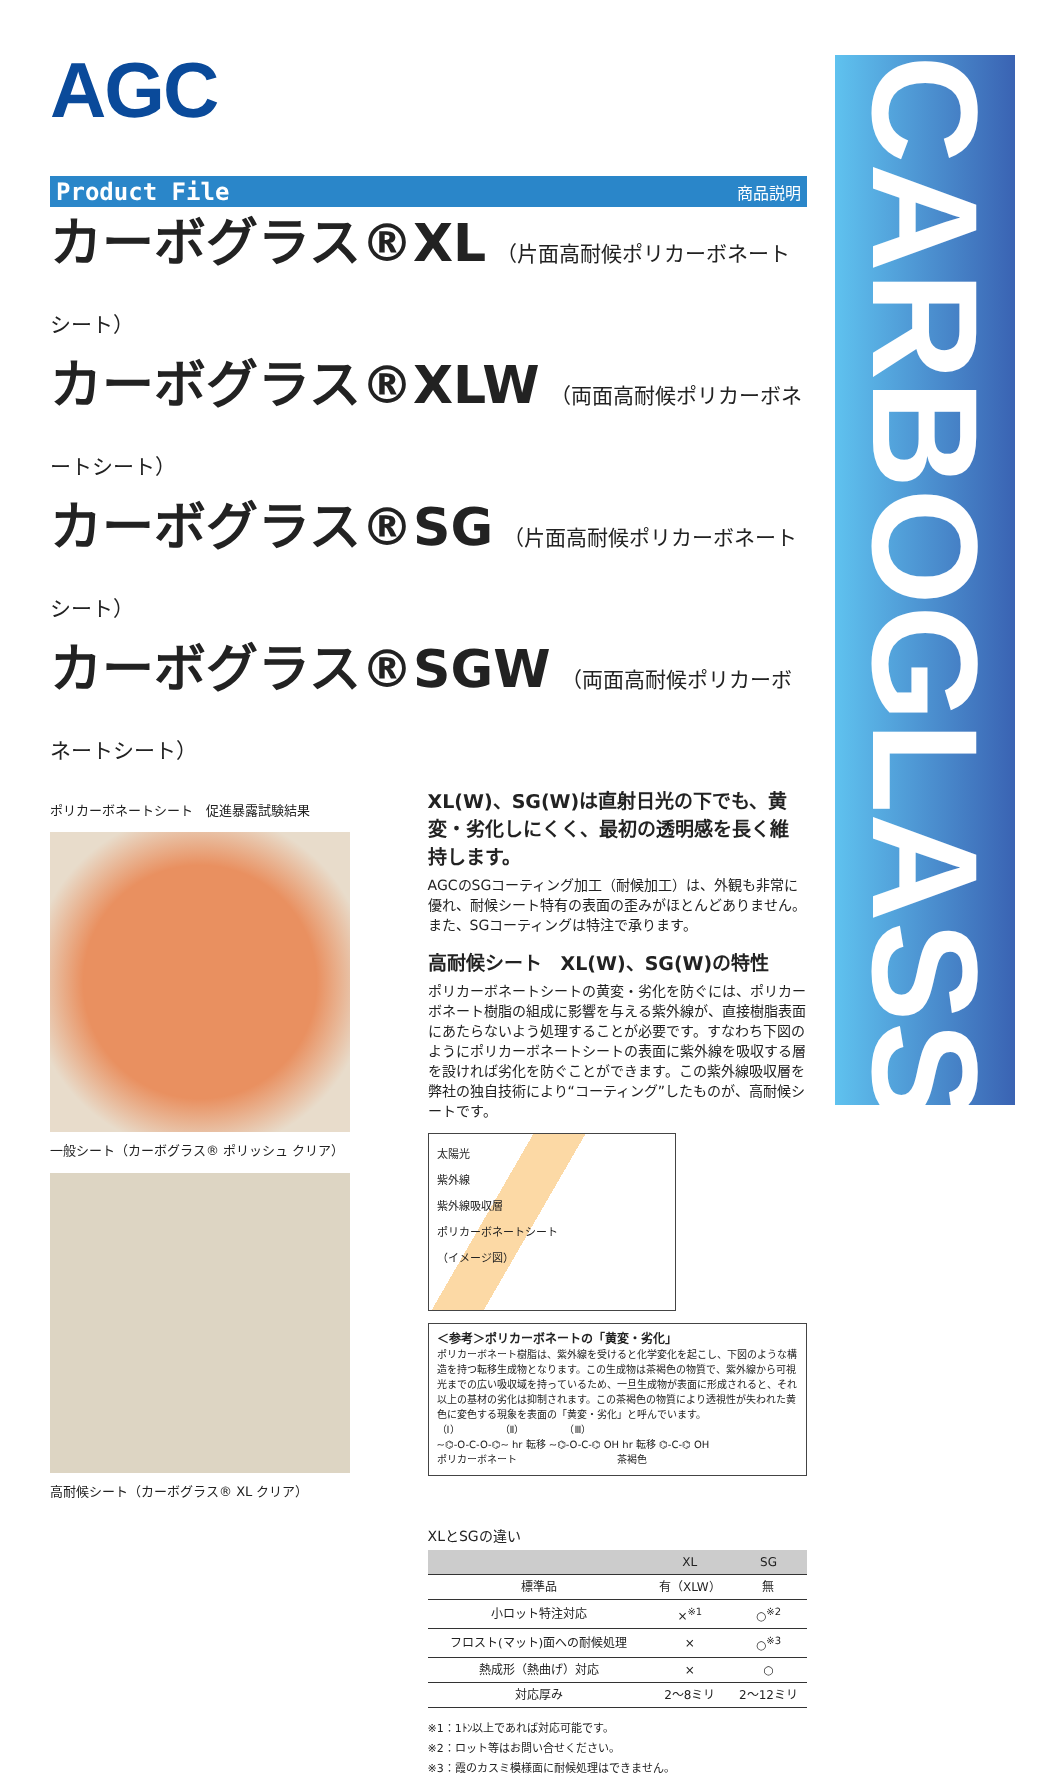AGC
CARBOGLASS®
Product File 商品説明
カーボグラス®XL （片面高耐候ポリカーボネートシート）
カーボグラス®XLW （両面高耐候ポリカーボネートシート）
カーボグラス®SG （片面高耐候ポリカーボネートシート）
カーボグラス®SGW （両面高耐候ポリカーボネートシート）
ポリカーボネートシート　促進暴露試験結果
一般シート（カーボグラス® ポリッシュ クリア）
高耐候シート（カーボグラス® XL クリア）
XL(W)、SG(W)は直射日光の下でも、黄変・劣化しにくく、最初の透明感を長く維持します。
AGCのSGコーティング加工（耐候加工）は、外観も非常に優れ、耐候シート特有の表面の歪みがほとんどありません。また、SGコーティングは特注で承ります。
高耐候シート　XL(W)、SG(W)の特性
ポリカーボネートシートの黄変・劣化を防ぐには、ポリカーボネート樹脂の組成に影響を与える紫外線が、直接樹脂表面にあたらないよう処理することが必要です。すなわち下図のようにポリカーボネートシートの表面に紫外線を吸収する層を設ければ劣化を防ぐことができます。この紫外線吸収層を弊社の独自技術により“コーティング”したものが、高耐候シートです。
太陽光
紫外線
紫外線吸収層
ポリカーボネートシート
（イメージ図）
＜参考＞ポリカーボネートの「黄変・劣化」
ポリカーボネート樹脂は、紫外線を受けると化学変化を起こし、下図のような構造を持つ転移生成物となります。この生成物は茶褐色の物質で、紫外線から可視光までの広い吸収域を持っているため、一旦生成物が表面に形成されると、それ以上の基材の劣化は抑制されます。この茶褐色の物質により透視性が失われた黄色に変色する現象を表面の「黄変・劣化」と呼んでいます。
（Ⅰ）　　　　（Ⅱ）　　　　（Ⅲ）
~⌬-O-C-O-⌬~ hr 転移 ~⌬-O-C-⌬ OH hr 転移 ⌬-C-⌬ OH
ポリカーボネート　　　　　　　　　　茶褐色
XLとSGの違い
| | XL | SG |
| --- | --- | --- |
| 標準品 | 有（XLW） | 無 |
| 小ロット特注対応 | ×<sup>※1</sup> | ○<sup>※2</sup> |
| フロスト(マット)面への耐候処理 | × | ○<sup>※3</sup> |
| 熱成形（熱曲げ）対応 | × | ○ |
| 対応厚み | 2〜8ミリ | 2〜12ミリ |
※1：1ﾄﾝ以上であれば対応可能です。
※2：ロット等はお問い合せください。
※3：霞のカスミ模様面に耐候処理はできません。